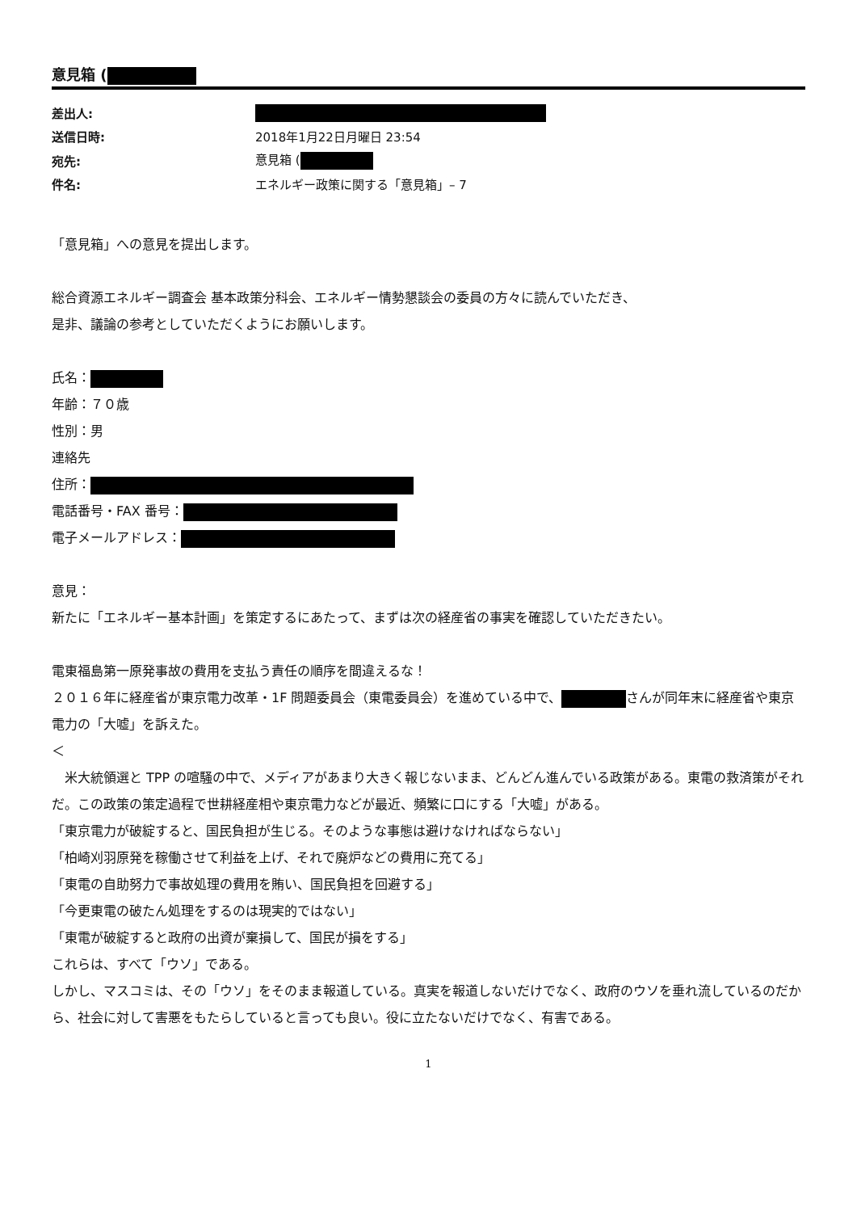意見箱 (
| 差出人: | |
| 送信日時: | 2018年1月22日月曜日 23:54 |
| 宛先: | 意見箱 ( |
| 件名: | エネルギー政策に関する「意見箱」– 7 |
「意見箱」への意見を提出します。
総合資源エネルギー調査会 基本政策分科会、エネルギー情勢懇談会の委員の方々に読んでいただき、
是非、議論の参考としていただくようにお願いします。
氏名：
年齢：７０歳
性別：男
連絡先
住所：
電話番号・FAX 番号：
電子メールアドレス：
意見：
新たに「エネルギー基本計画」を策定するにあたって、まずは次の経産省の事実を確認していただきたい。
電東福島第一原発事故の費用を支払う責任の順序を間違えるな！
２０１６年に経産省が東京電力改革・1F 問題委員会（東電委員会）を進めている中で、 さんが同年末に経産省や東京電力の「大嘘」を訴えた。
＜
　米大統領選と TPP の喧騒の中で、メディアがあまり大きく報じないまま、どんどん進んでいる政策がある。東電の救済策がそれだ。この政策の策定過程で世耕経産相や東京電力などが最近、頻繁に口にする「大嘘」がある。
「東京電力が破綻すると、国民負担が生じる。そのような事態は避けなければならない」
「柏崎刈羽原発を稼働させて利益を上げ、それで廃炉などの費用に充てる」
「東電の自助努力で事故処理の費用を賄い、国民負担を回避する」
「今更東電の破たん処理をするのは現実的ではない」
「東電が破綻すると政府の出資が棄損して、国民が損をする」
これらは、すべて「ウソ」である。
しかし、マスコミは、その「ウソ」をそのまま報道している。真実を報道しないだけでなく、政府のウソを垂れ流しているのだから、社会に対して害悪をもたらしていると言っても良い。役に立たないだけでなく、有害である。
1